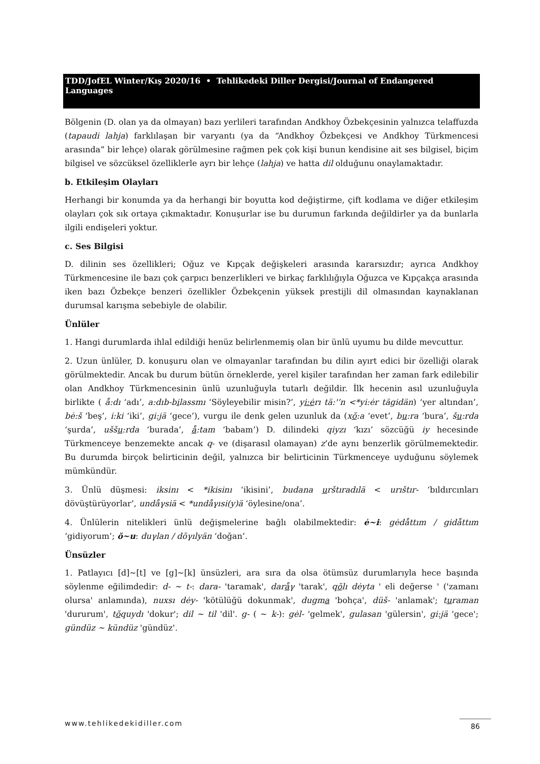TDD/JofEL Winter/Kış 2020/16 • Tehlikedeki Diller Dergisi/Journal of Endangered Languages
Bölgenin (D. olan ya da olmayan) bazı yerlileri tarafından Andkhoy Özbekçesinin yalnızca telaffuzda (tapaudi lahja) farklılaşan bir varyantı (ya da “Andkhoy Özbekçesi ve Andkhoy Türkmencesi arasında” bir lehçe) olarak görülmesine rağmen pek çok kişi bunun kendisine ait ses bilgisel, biçim bilgisel ve sözcüksel özelliklerle ayrı bir lehçe (lahja) ve hatta dil olduğunu onaylamaktadır.
b. Etkileşim Olayları
Herhangi bir konumda ya da herhangi bir boyutta kod değiştirme, çift kodlama ve diğer etkileşim olayları çok sık ortaya çıkmaktadır. Konuşurlar ise bu durumun farkında değildirler ya da bunlarla ilgili endişeleri yoktur.
c. Ses Bilgisi
D. dilinin ses özellikleri; Oğuz ve Kıpçak değişkeleri arasında kararsızdır; ayrıca Andkhoy Türkmencesine ile bazı çok çarpıcı benzerlikleri ve birkaç farklılığıyla Oğuzca ve Kıpçakça arasında iken bazı Özbekçe benzeri özellikler Özbekçenin yüksek prestijli dil olmasından kaynaklanan durumsal karışma sebebiyle de olabilir.
Ünlüler
1. Hangi durumlarda ihlal edildiği henüz belirlenmemiş olan bir ünlü uyumu bu dilde mevcuttur.
2. Uzun ünlüler, D. konuşuru olan ve olmayanlar tarafından bu dilin ayırt edici bir özelliği olarak görülmektedir. Ancak bu durum bütün örneklerde, yerel kişiler tarafından her zaman fark edilebilir olan Andkhoy Türkmencesinin ünlü uzunluğuyla tutarlı değildir. İlk hecenin asıl uzunluğuyla birlikte ( å:dı ‘adı’, a:dıb-bilassmı ‘Söyleyebilir misin?’, yi:ėrı tä:'’n <*yi:ėr tägidän) ‘yer altından’, bė:š ‘beş’, i:ki ‘iki’, gi:jä ‘gece’), vurgu ile denk gelen uzunluk da (xŏ:a ‘evet’, bu:ra ‘bura’, šu:rda ‘şurda’, uššu:rda ‘burada’, å:tam ‘babam’) D. dilindeki qiyzı ‘kızı’ sözcüğü iy hecesinde Türkmenceye benzemekte ancak q- ve (dişarasıl olamayan) z’de aynı benzerlik görülmemektedir. Bu durumda birçok belirticinin değil, yalnızca bir belirticinin Türkmenceye uyduğunu söylemek mümkündür.
3. Ünlü düşmesi: iksinı < *ikisinı ‘ikisini’, budana urštıradılä < urıštır- ‘bıldırcınları dövüştürüyorlar’, undåγsiä < *undåγısi(y)ä ‘öylesine/ona’.
4. Ünlülerin nitelikleri ünlü değişmelerine bağlı olabilmektedir: ė~i: gėdåttım / gidåttım ‘gidiyorum’; ŏ~u: duγlan / dŏγılyän ‘doğan’.
Ünsüzler
1. Patlayıcı [d]~[t] ve [g]~[k] ünsüzleri, ara sıra da olsa ötümsüz durumlarıyla hece başında söylenme eğilimdedir: d- ~ t-: dara- 'taramak', daråγ 'tarak', qŏlı dėyta ' eli değerse ' ('zamanı olursa' anlamında), nuxsı dėy- 'kötülüğü dokunmak', dugma 'bohça', düš- 'anlamak'; turaman 'dururum', tŏquydı 'dokur'; dil ~ til 'dil'. g- ( ~ k-): gėl- 'gelmek', gulasan 'gülersin', gi:jä 'gece'; gündüz ~ kündüz 'gündüz'.
www.tehlikedekidiller.com 86